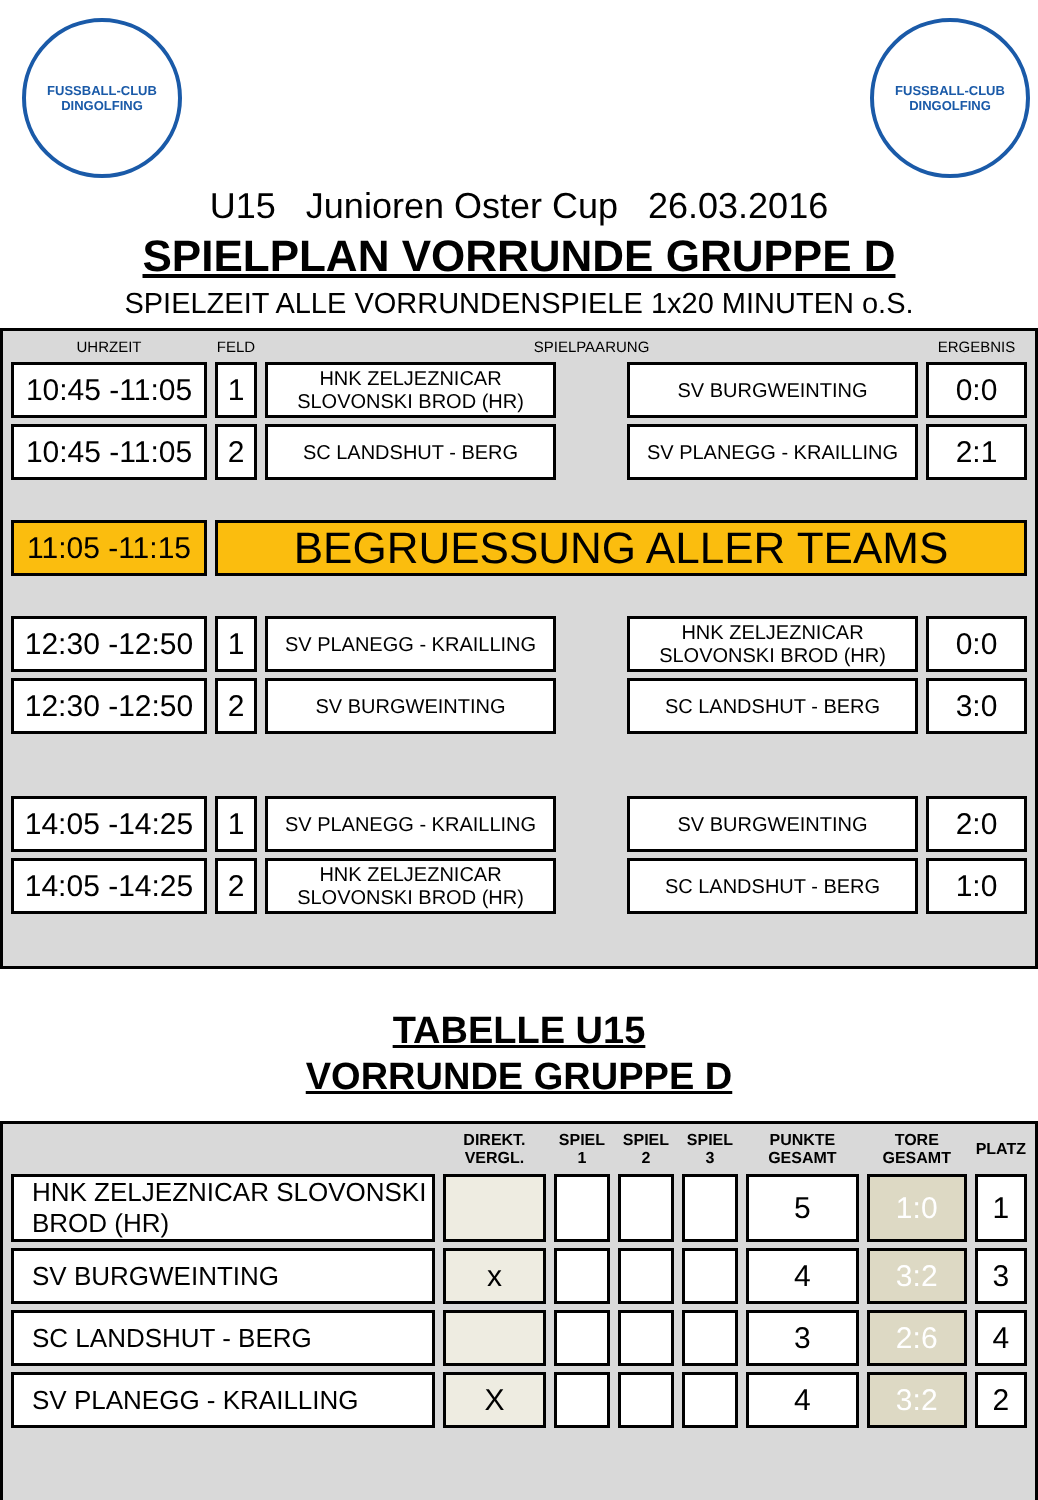FUSSBALL-CLUB
DINGOLFING
FUSSBALL-CLUB
DINGOLFING
U15 Junioren Oster Cup 26.03.2016
SPIELPLAN VORRUNDE GRUPPE D
SPIELZEIT ALLE VORRUNDENSPIELE 1x20 MINUTEN o.S.
| UHRZEIT | FELD | SPIELPAARUNG | | | ERGEBNIS |
| --- | --- | --- | --- | --- | --- |
| 10:45 -11:05 | 1 | HNK ZELJEZNICAR SLOVONSKI BROD (HR) | | SV BURGWEINTING | 0:0 |
| 10:45 -11:05 | 2 | SC LANDSHUT - BERG | | SV PLANEGG - KRAILLING | 2:1 |
| 11:05 -11:15 | BEGRUESSUNG ALLER TEAMS | | | | |
| 12:30 -12:50 | 1 | SV PLANEGG - KRAILLING | | HNK ZELJEZNICAR SLOVONSKI BROD (HR) | 0:0 |
| 12:30 -12:50 | 2 | SV BURGWEINTING | | SC LANDSHUT - BERG | 3:0 |
| 14:05 -14:25 | 1 | SV PLANEGG - KRAILLING | | SV BURGWEINTING | 2:0 |
| 14:05 -14:25 | 2 | HNK ZELJEZNICAR SLOVONSKI BROD (HR) | | SC LANDSHUT - BERG | 1:0 |
TABELLE U15
VORRUNDE GRUPPE D
| | DIREKT. VERGL. | SPIEL 1 | SPIEL 2 | SPIEL 3 | PUNKTE GESAMT | TORE GESAMT | PLATZ |
| --- | --- | --- | --- | --- | --- | --- | --- |
| HNK ZELJEZNICAR SLOVONSKI BROD (HR) | | | | | 5 | 1:0 | 1 |
| SV BURGWEINTING | x | | | | 4 | 3:2 | 3 |
| SC LANDSHUT - BERG | | | | | 3 | 2:6 | 4 |
| SV PLANEGG - KRAILLING | X | | | | 4 | 3:2 | 2 |